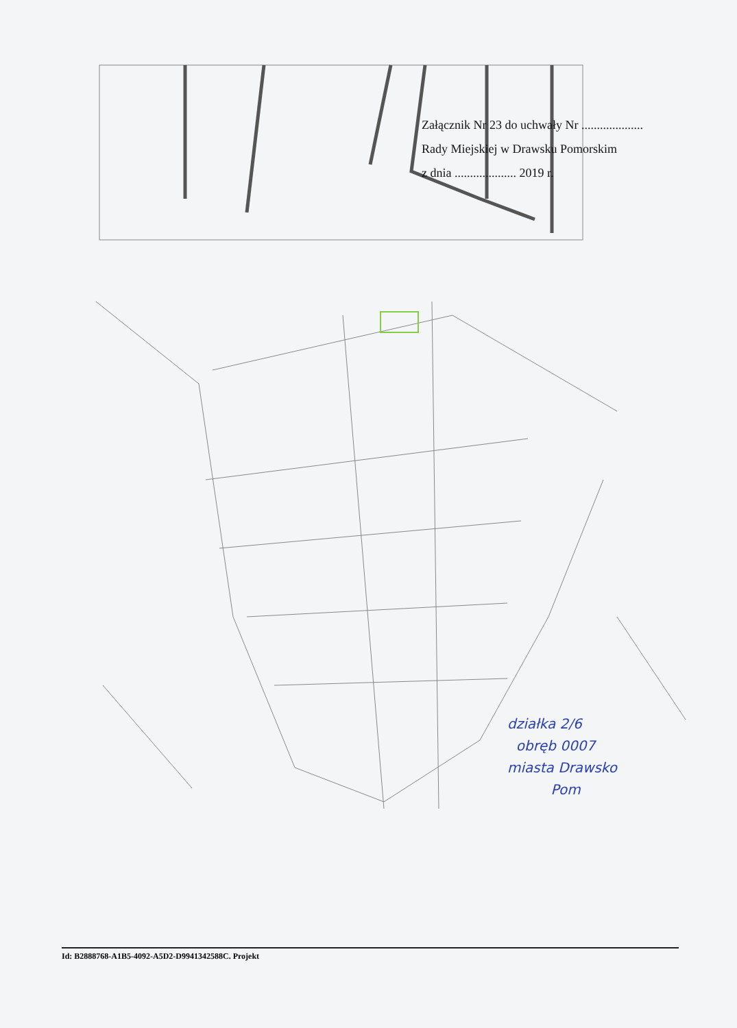Załącznik Nr 23 do uchwały Nr ....................
Rady Miejskiej w Drawsku Pomorskim
z dnia .................... 2019 r.
działka 2/6
obręb 0007
miasta Drawsko
Pom
Id: B2888768-A1B5-4092-A5D2-D9941342588C. Projekt